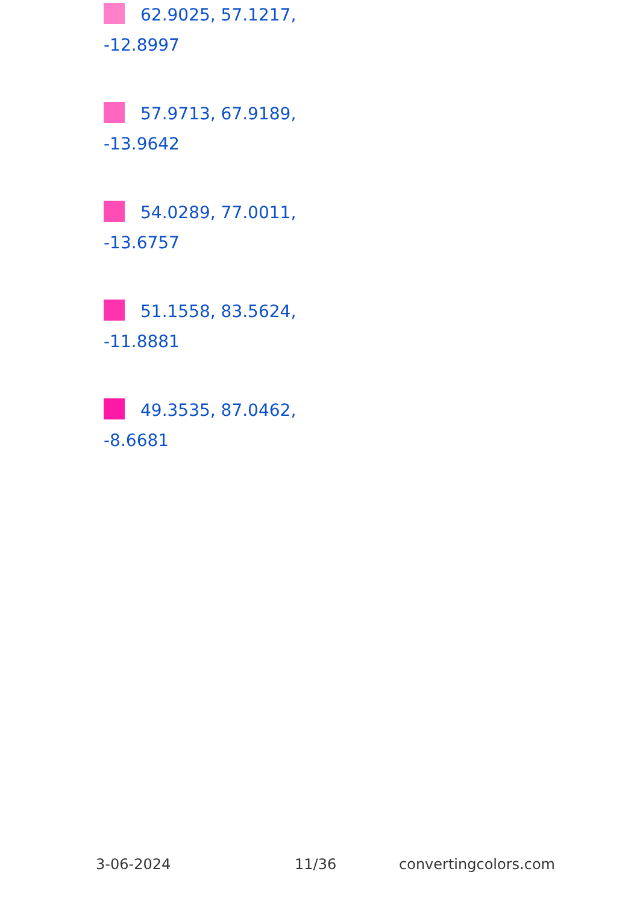62.9025, 57.1217, -12.8997
57.9713, 67.9189, -13.9642
54.0289, 77.0011, -13.6757
51.1558, 83.5624, -11.8881
49.3535, 87.0462, -8.6681
3-06-2024 11/36 convertingcolors.com